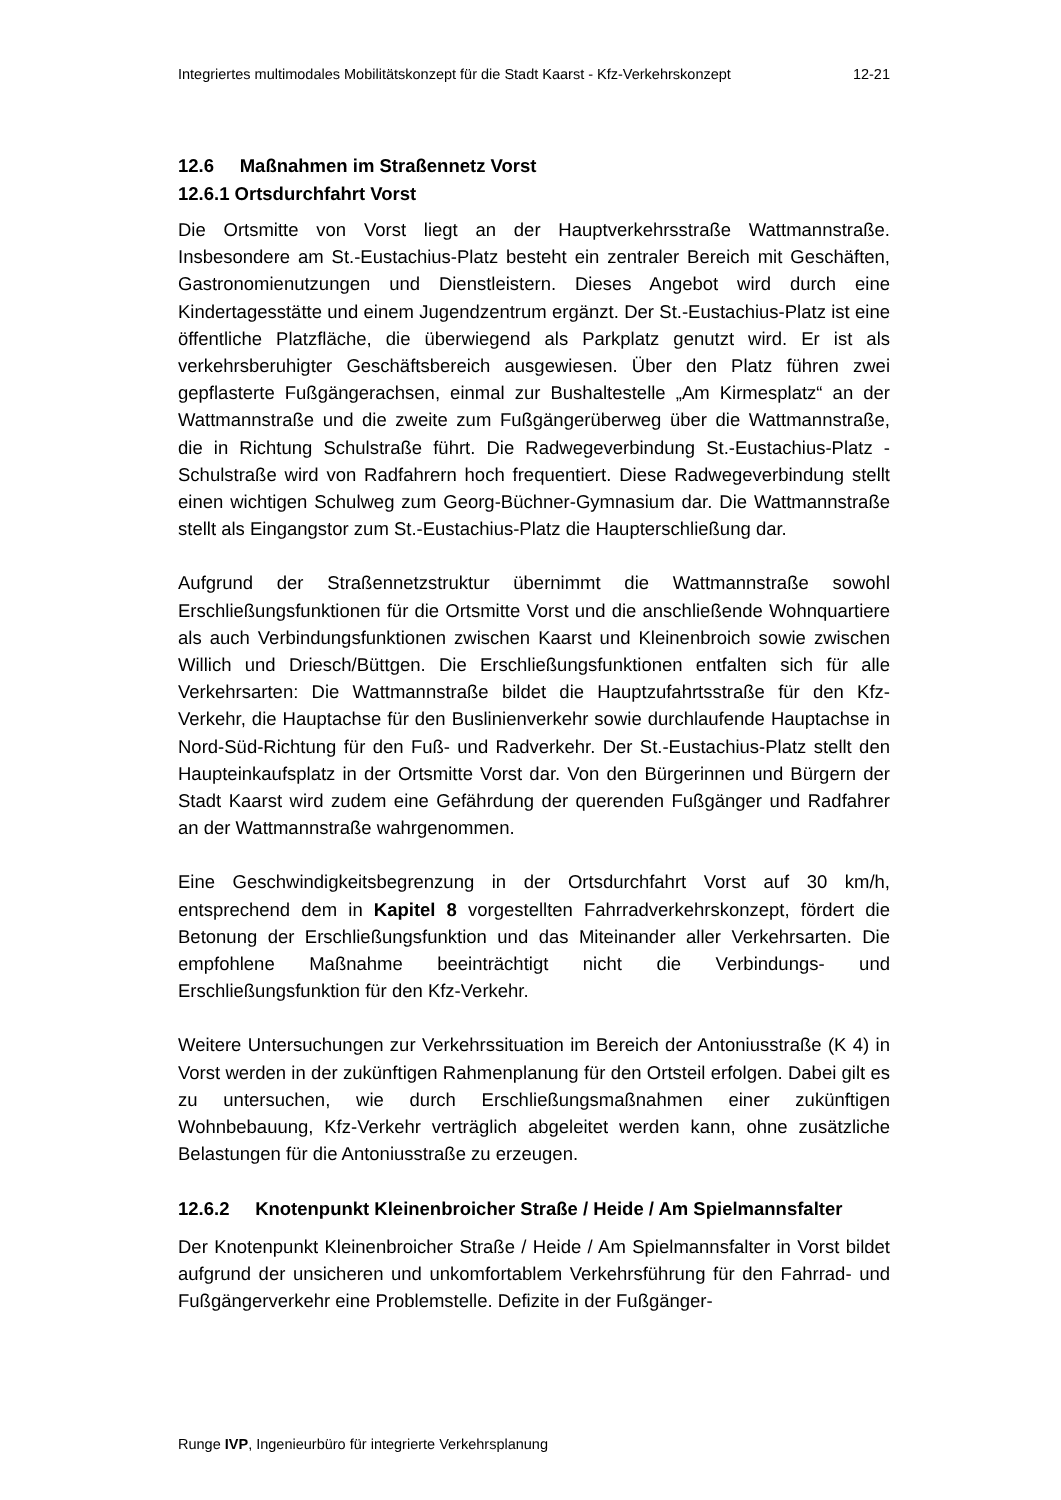Integriertes multimodales Mobilitätskonzept für die Stadt Kaarst - Kfz-Verkehrskonzept 12-21
12.6 Maßnahmen im Straßennetz Vorst
12.6.1 Ortsdurchfahrt Vorst
Die Ortsmitte von Vorst liegt an der Hauptverkehrsstraße Wattmannstraße. Insbesondere am St.-Eustachius-Platz besteht ein zentraler Bereich mit Geschäften, Gastronomienutzungen und Dienstleistern. Dieses Angebot wird durch eine Kindertagesstätte und einem Jugendzentrum ergänzt. Der St.-Eustachius-Platz ist eine öffentliche Platzfläche, die überwiegend als Parkplatz genutzt wird. Er ist als verkehrsberuhigter Geschäftsbereich ausgewiesen. Über den Platz führen zwei gepflasterte Fußgängerachsen, einmal zur Bushaltestelle „Am Kirmesplatz“ an der Wattmannstraße und die zweite zum Fußgängerüberweg über die Wattmannstraße, die in Richtung Schulstraße führt. Die Radwegeverbindung St.-Eustachius-Platz - Schulstraße wird von Radfahrern hoch frequentiert. Diese Radwegeverbindung stellt einen wichtigen Schulweg zum Georg-Büchner-Gymnasium dar. Die Wattmannstraße stellt als Eingangstor zum St.-Eustachius-Platz die Haupterschließung dar.
Aufgrund der Straßennetzstruktur übernimmt die Wattmannstraße sowohl Erschließungsfunktionen für die Ortsmitte Vorst und die anschließende Wohnquartiere als auch Verbindungsfunktionen zwischen Kaarst und Kleinenbroich sowie zwischen Willich und Driesch/Büttgen. Die Erschließungsfunktionen entfalten sich für alle Verkehrsarten: Die Wattmannstraße bildet die Hauptzufahrtsstraße für den Kfz-Verkehr, die Hauptachse für den Buslinienverkehr sowie durchlaufende Hauptachse in Nord-Süd-Richtung für den Fuß- und Radverkehr. Der St.-Eustachius-Platz stellt den Haupteinkaufsplatz in der Ortsmitte Vorst dar. Von den Bürgerinnen und Bürgern der Stadt Kaarst wird zudem eine Gefährdung der querenden Fußgänger und Radfahrer an der Wattmannstraße wahrgenommen.
Eine Geschwindigkeitsbegrenzung in der Ortsdurchfahrt Vorst auf 30 km/h, entsprechend dem in Kapitel 8 vorgestellten Fahrradverkehrskonzept, fördert die Betonung der Erschließungsfunktion und das Miteinander aller Verkehrsarten. Die empfohlene Maßnahme beeinträchtigt nicht die Verbindungs- und Erschließungsfunktion für den Kfz-Verkehr.
Weitere Untersuchungen zur Verkehrssituation im Bereich der Antoniusstraße (K 4) in Vorst werden in der zukünftigen Rahmenplanung für den Ortsteil erfolgen. Dabei gilt es zu untersuchen, wie durch Erschließungsmaßnahmen einer zukünftigen Wohnbebauung, Kfz-Verkehr verträglich abgeleitet werden kann, ohne zusätzliche Belastungen für die Antoniusstraße zu erzeugen.
12.6.2 Knotenpunkt Kleinenbroicher Straße / Heide / Am Spielmannsfalter
Der Knotenpunkt Kleinenbroicher Straße / Heide / Am Spielmannsfalter in Vorst bildet aufgrund der unsicheren und unkomfortablem Verkehrsführung für den Fahrrad- und Fußgängerverkehr eine Problemstelle. Defizite in der Fußgänger-
Runge IVP, Ingenieurbüro für integrierte Verkehrsplanung